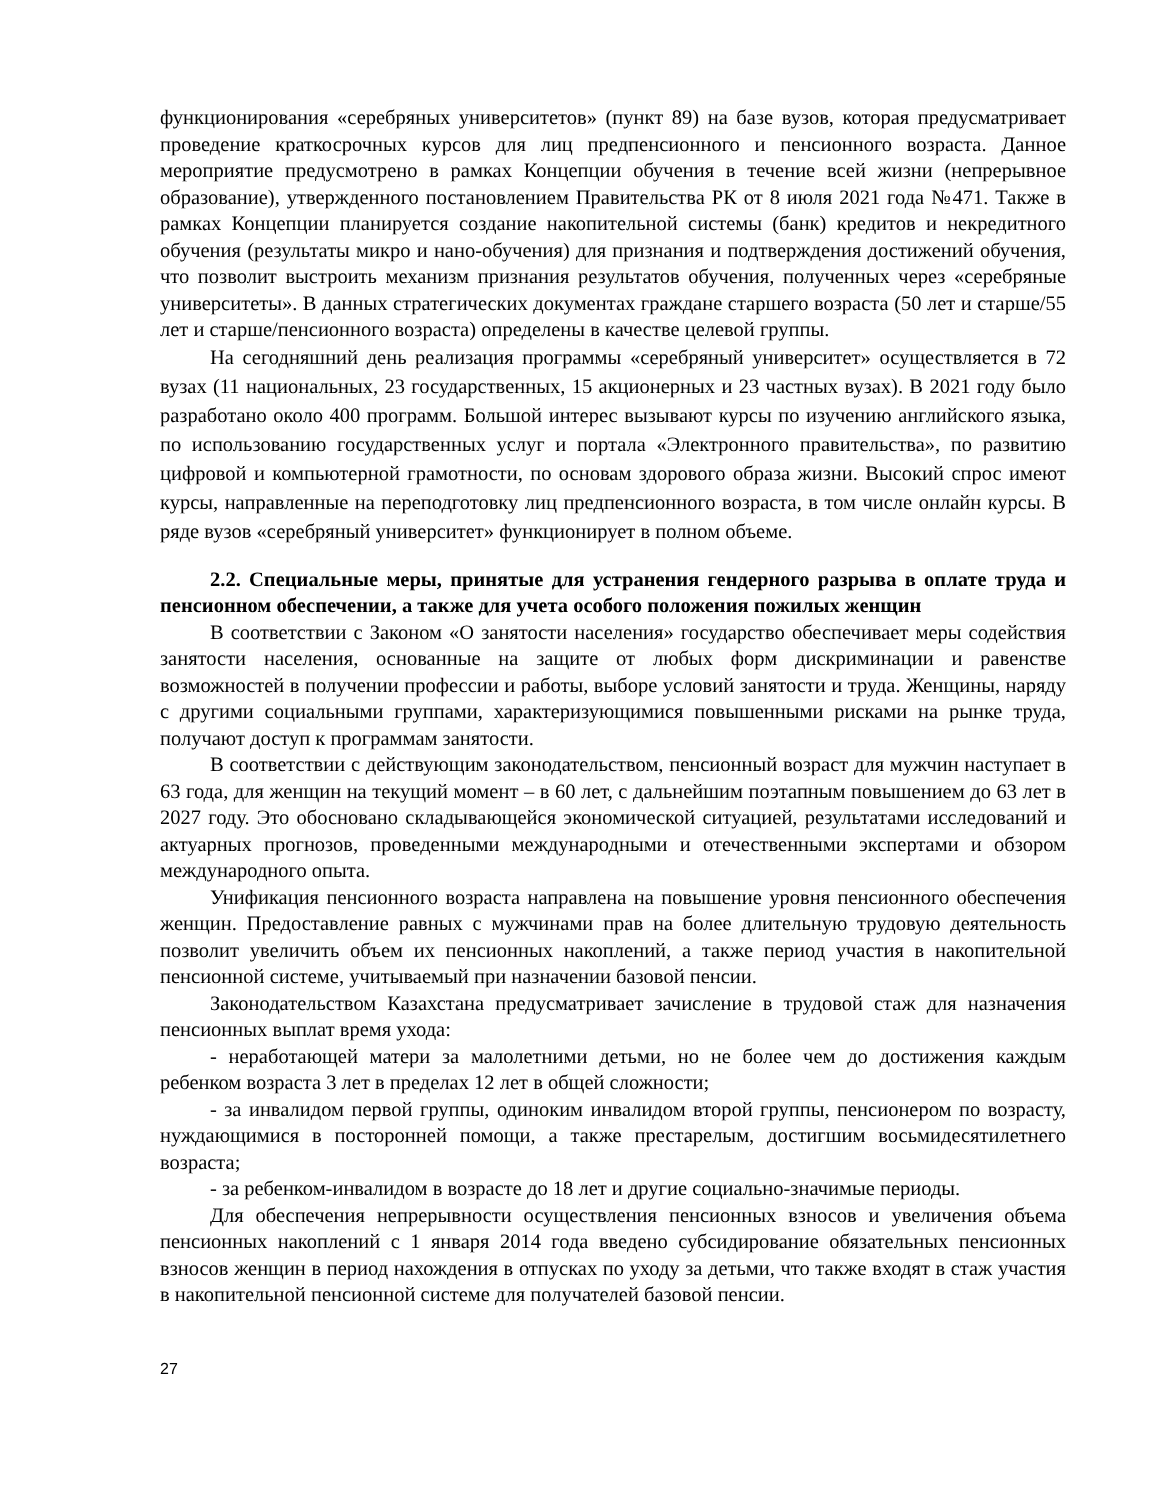функционирования «серебряных университетов» (пункт 89) на базе вузов, которая предусматривает проведение краткосрочных курсов для лиц предпенсионного и пенсионного возраста. Данное мероприятие предусмотрено в рамках Концепции обучения в течение всей жизни (непрерывное образование), утвержденного постановлением Правительства РК от 8 июля 2021 года №471. Также в рамках Концепции планируется создание накопительной системы (банк) кредитов и некредитного обучения (результаты микро и нано-обучения) для признания и подтверждения достижений обучения, что позволит выстроить механизм признания результатов обучения, полученных через «серебряные университеты». В данных стратегических документах граждане старшего возраста (50 лет и старше/55 лет и старше/пенсионного возраста) определены в качестве целевой группы.
На сегодняшний день реализация программы «серебряный университет» осуществляется в 72 вузах (11 национальных, 23 государственных, 15 акционерных и 23 частных вузах). В 2021 году было разработано около 400 программ. Большой интерес вызывают курсы по изучению английского языка, по использованию государственных услуг и портала «Электронного правительства», по развитию цифровой и компьютерной грамотности, по основам здорового образа жизни. Высокий спрос имеют курсы, направленные на переподготовку лиц предпенсионного возраста, в том числе онлайн курсы. В ряде вузов «серебряный университет» функционирует в полном объеме.
2.2. Специальные меры, принятые для устранения гендерного разрыва в оплате труда и пенсионном обеспечении, а также для учета особого положения пожилых женщин
В соответствии с Законом «О занятости населения» государство обеспечивает меры содействия занятости населения, основанные на защите от любых форм дискриминации и равенстве возможностей в получении профессии и работы, выборе условий занятости и труда. Женщины, наряду с другими социальными группами, характеризующимися повышенными рисками на рынке труда, получают доступ к программам занятости.
В соответствии с действующим законодательством, пенсионный возраст для мужчин наступает в 63 года, для женщин на текущий момент – в 60 лет, с дальнейшим поэтапным повышением до 63 лет в 2027 году. Это обосновано складывающейся экономической ситуацией, результатами исследований и актуарных прогнозов, проведенными международными и отечественными экспертами и обзором международного опыта.
Унификация пенсионного возраста направлена на повышение уровня пенсионного обеспечения женщин. Предоставление равных с мужчинами прав на более длительную трудовую деятельность позволит увеличить объем их пенсионных накоплений, а также период участия в накопительной пенсионной системе, учитываемый при назначении базовой пенсии.
Законодательством Казахстана предусматривает зачисление в трудовой стаж для назначения пенсионных выплат время ухода:
- неработающей матери за малолетними детьми, но не более чем до достижения каждым ребенком возраста 3 лет в пределах 12 лет в общей сложности;
- за инвалидом первой группы, одиноким инвалидом второй группы, пенсионером по возрасту, нуждающимися в посторонней помощи, а также престарелым, достигшим восьмидесятилетнего возраста;
- за ребенком-инвалидом в возрасте до 18 лет и другие социально-значимые периоды.
Для обеспечения непрерывности осуществления пенсионных взносов и увеличения объема пенсионных накоплений с 1 января 2014 года введено субсидирование обязательных пенсионных взносов женщин в период нахождения в отпусках по уходу за детьми, что также входят в стаж участия в накопительной пенсионной системе для получателей базовой пенсии.
27